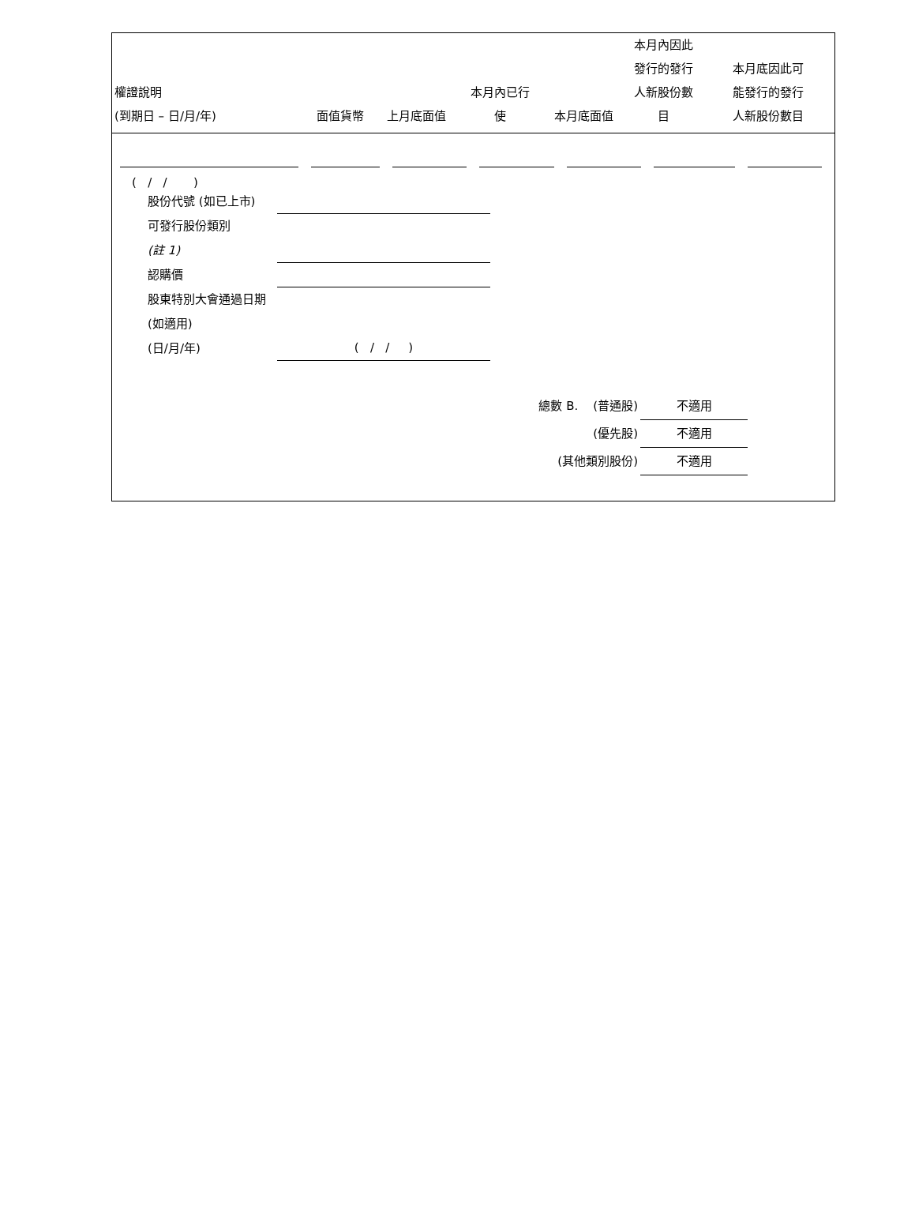| 權證說明 (到期日 – 日/月/年) | 面值貨幣 | 上月底面值 | 本月內已行 使 | 本月底面值 | 本月內因此 發行的發行 人新股份數 目 | 本月底因此可 能發行的發行 人新股份數目 |
| --- | --- | --- | --- | --- | --- | --- |
( / / )
股份代號 (如已上市)
可發行股份類別
(註 1)
認購價
股東特別大會通過日期 (如適用)
(日/月/年)
( / / )
總數 B. (普通股) 不適用
(優先股) 不適用
(其他類別股份) 不適用